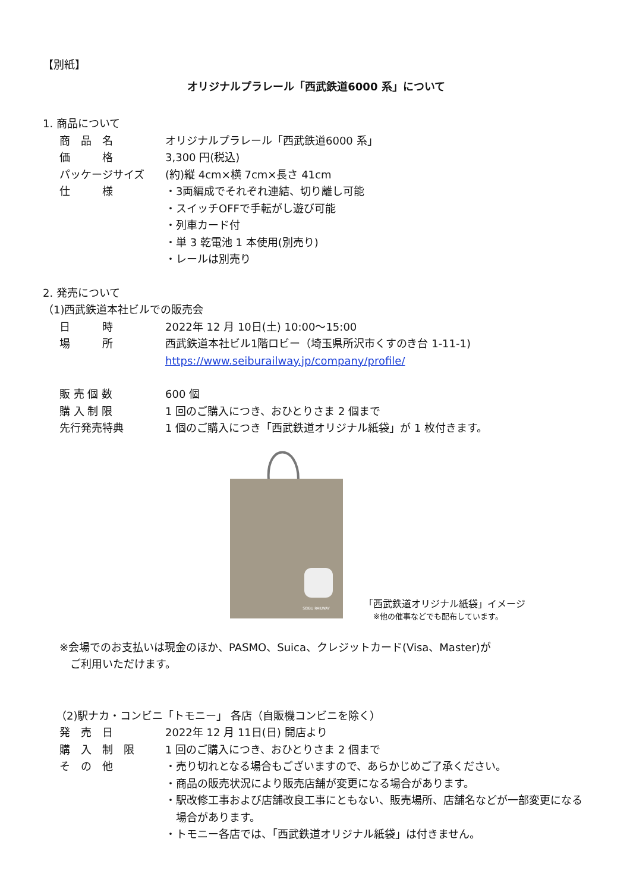【別紙】
オリジナルプラレール「西武鉄道6000 系」について
1. 商品について
商　品　名 オリジナルプラレール「西武鉄道6000 系」
価　　　格 3,300 円(税込)
パッケージサイズ (約)縦 4cm×横 7cm×長さ 41cm
仕　　　様 ・3両編成でそれぞれ連結、切り離し可能
・スイッチOFFで手転がし遊び可能
・列車カード付
・単 3 乾電池 1 本使用(別売り)
・レールは別売り
2. 発売について
（1)西武鉄道本社ビルでの販売会
日　　　時 2022年 12 月 10日(土) 10:00～15:00
場　　　所 西武鉄道本社ビル1階ロビー（埼玉県所沢市くすのき台 1-11-1)
https://www.seiburailway.jp/company/profile/
販 売 個 数 600 個
購 入 制 限 1 回のご購入につき、おひとりさま 2 個まで
先行発売特典 1 個のご購入につき「西武鉄道オリジナル紙袋」が 1 枚付きます。
SEIBU RAILWAY
「西武鉄道オリジナル紙袋」イメージ
※他の催事などでも配布しています。
※会場でのお支払いは現金のほか、PASMO、Suica、クレジットカード(Visa、Master)が
　ご利用いただけます。
（2)駅ナカ・コンビニ「トモニー」 各店（自販機コンビニを除く）
発　売　日 2022年 12 月 11日(日) 開店より
購　入　制　限 1 回のご購入につき、おひとりさま 2 個まで
そ　の　他 ・売り切れとなる場合もございますので、あらかじめご了承ください。
・商品の販売状況により販売店舗が変更になる場合があります。
・駅改修工事および店舗改良工事にともない、販売場所、店舗名などが一部変更になる
　場合があります。
・トモニー各店では、「西武鉄道オリジナル紙袋」は付きません。